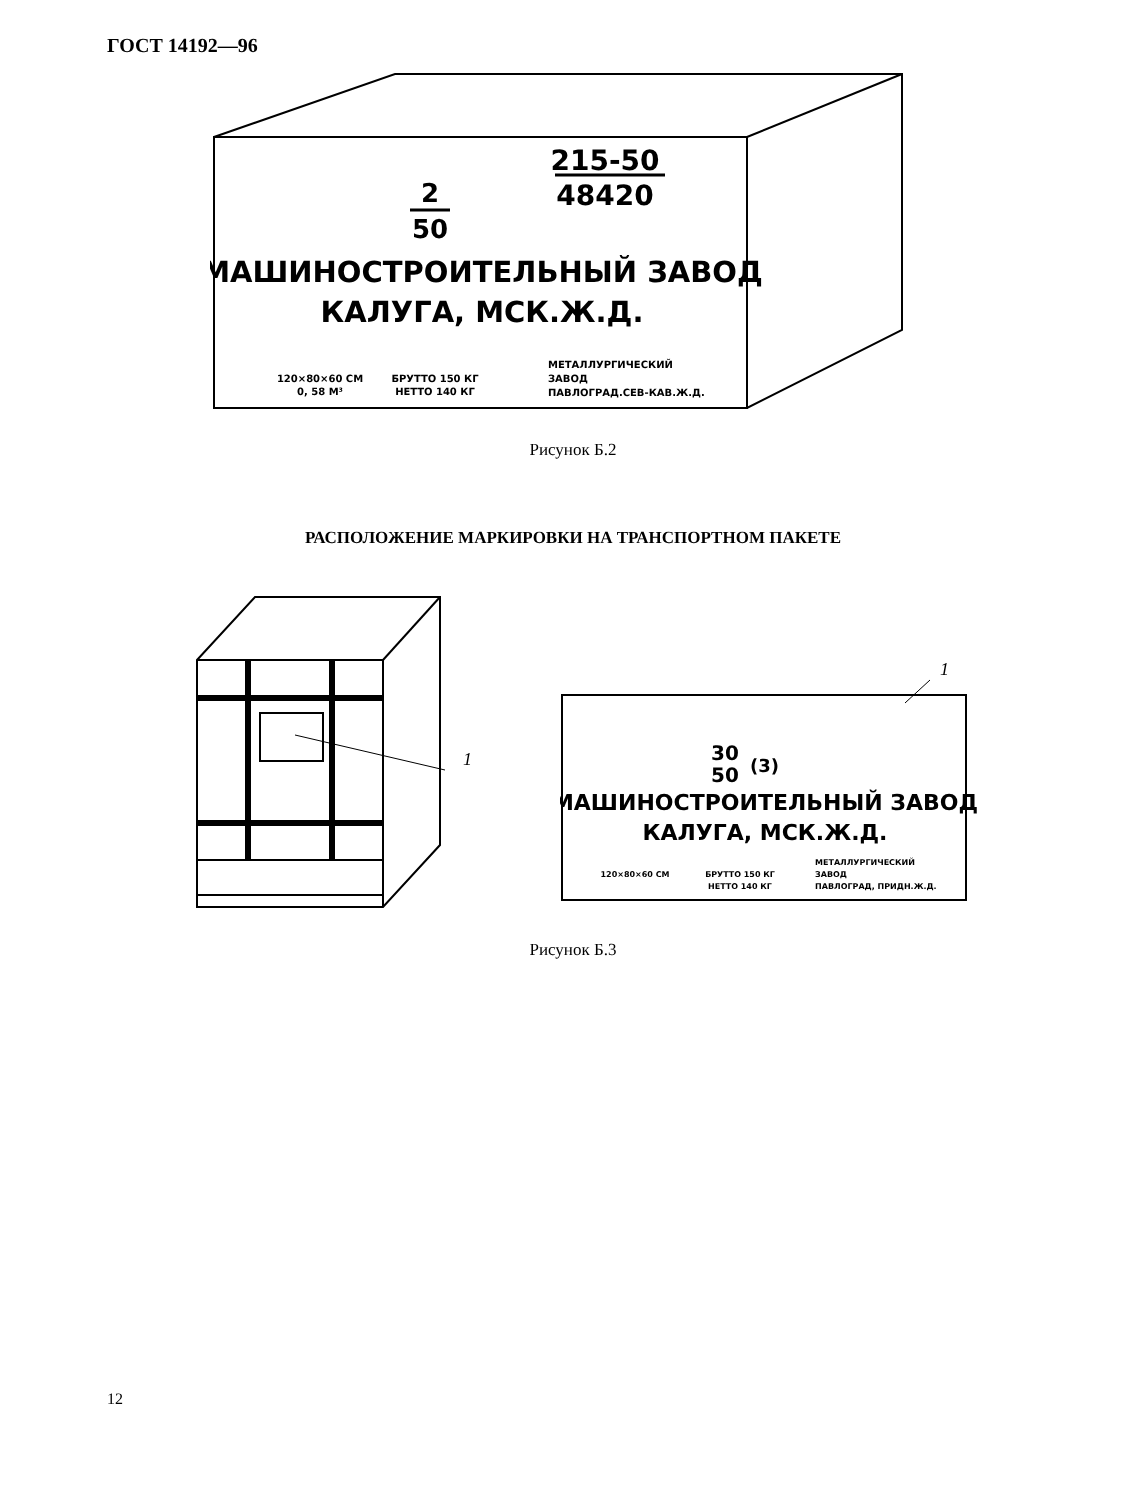ГОСТ 14192—96
215-50
48420
2
50
МАШИНОСТРОИТЕЛЬНЫЙ ЗАВОД
КАЛУГА, МСК.Ж.Д.
120×80×60 СМ
0, 58 М³
БРУТТО 150 КГ
НЕТТО 140 КГ
МЕТАЛЛУРГИЧЕСКИЙ
ЗАВОД
ПАВЛОГРАД.СЕВ-КАВ.Ж.Д.
Рисунок Б.2
РАСПОЛОЖЕНИЕ МАРКИРОВКИ НА ТРАНСПОРТНОМ ПАКЕТЕ
1
1
30
50
(3)
МАШИНОСТРОИТЕЛЬНЫЙ ЗАВОД
КАЛУГА, МСК.Ж.Д.
120×80×60 СМ
БРУТТО 150 КГ
НЕТТО 140 КГ
МЕТАЛЛУРГИЧЕСКИЙ
ЗАВОД
ПАВЛОГРАД, ПРИДН.Ж.Д.
Рисунок Б.3
12